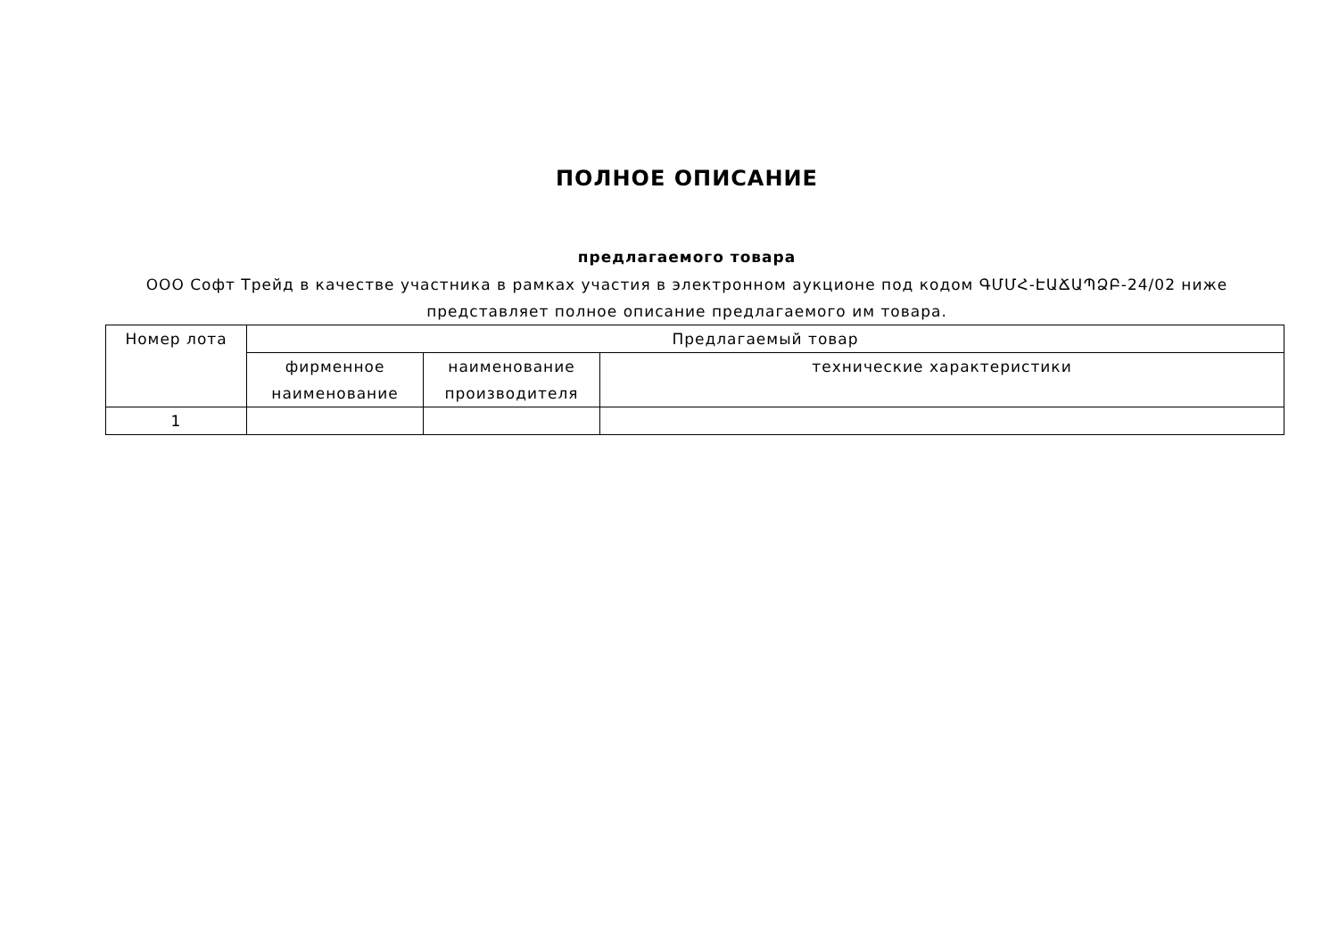ПОЛНОЕ ОПИСАНИЕ
предлагаемого товара
ООО Софт Трейд в качестве участника в рамках участия в электронном аукционе под кодом ԳՄՄՀ-ԷԱՃԱՊՁԲ-24/02 ниже представляет полное описание предлагаемого им товара.
| Номер лота | Предлагаемый товар | | |
| --- | --- | --- | --- |
| | фирменное наименование | наименование производителя | технические характеристики |
| 1 | | | |